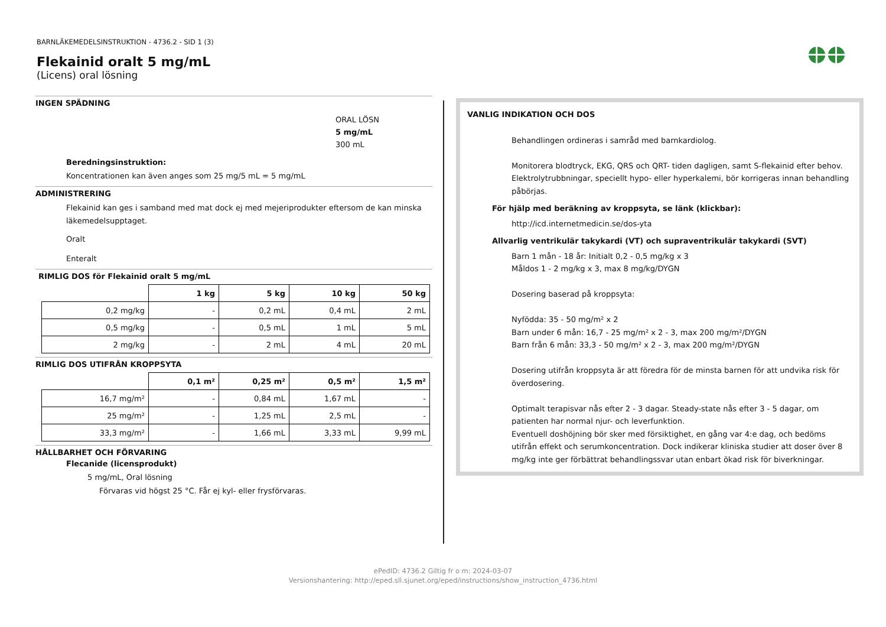BARNLÄKEMEDELSINSTRUKTION - 4736.2 - SID 1 (3)
Flekainid oralt 5 mg/mL
(Licens) oral lösning
INGEN SPÄDNING
ORAL LÖSN
5 mg/mL
300 mL
Beredningsinstruktion:
Koncentrationen kan även anges som 25 mg/5 mL = 5 mg/mL
ADMINISTRERING
Flekainid kan ges i samband med mat dock ej med mejeriprodukter eftersom de kan minska läkemedelsupptaget.
Oralt
Enteralt
RIMLIG DOS för Flekainid oralt 5 mg/mL
| | 1 kg | 5 kg | 10 kg | 50 kg |
| --- | --- | --- | --- | --- |
| 0,2 mg/kg | - | 0,2 mL | 0,4 mL | 2 mL |
| 0,5 mg/kg | - | 0,5 mL | 1 mL | 5 mL |
| 2 mg/kg | - | 2 mL | 4 mL | 20 mL |
RIMLIG DOS UTIFRÅN KROPPSYTA
| | 0,1 m² | 0,25 m² | 0,5 m² | 1,5 m² |
| --- | --- | --- | --- | --- |
| 16,7 mg/m² | - | 0,84 mL | 1,67 mL | - |
| 25 mg/m² | - | 1,25 mL | 2,5 mL | - |
| 33,3 mg/m² | - | 1,66 mL | 3,33 mL | 9,99 mL |
HÅLLBARHET OCH FÖRVARING
Flecanide (licensprodukt)
5 mg/mL, Oral lösning
Förvaras vid högst 25 °C. Får ej kyl- eller frysförvaras.
VANLIG INDIKATION OCH DOS
Behandlingen ordineras i samråd med barnkardiolog.
Monitorera blodtryck, EKG, QRS och QRT- tiden dagligen, samt S-flekainid efter behov. Elektrolytrubbningar, speciellt hypo- eller hyperkalemi, bör korrigeras innan behandling påbörjas.
För hjälp med beräkning av kroppsyta, se länk (klickbar):
http://icd.internetmedicin.se/dos-yta
Allvarlig ventrikulär takykardi (VT) och supraventrikulär takykardi (SVT)
Barn 1 mån - 18 år: Initialt 0,2 - 0,5 mg/kg x 3
Måldos 1 - 2 mg/kg x 3, max 8 mg/kg/DYGN
Dosering baserad på kroppsyta:
Nyfödda: 35 - 50 mg/m² x 2
Barn under 6 mån: 16,7 - 25 mg/m² x 2 - 3, max 200 mg/m²/DYGN
Barn från 6 mån: 33,3 - 50 mg/m² x 2 - 3, max 200 mg/m²/DYGN
Dosering utifrån kroppsyta är att föredra för de minsta barnen för att undvika risk för överdosering.
Optimalt terapisvar nås efter 2 - 3 dagar. Steady-state nås efter 3 - 5 dagar, om patienten har normal njur- och leverfunktion.
Eventuell doshöjning bör sker med försiktighet, en gång var 4:e dag, och bedöms utifrån effekt och serumkoncentration. Dock indikerar kliniska studier att doser över 8 mg/kg inte ger förbättrat behandlingssvar utan enbart ökad risk för biverkningar.
ePedID: 4736.2 Giltig fr o m: 2024-03-07
Versionshantering: http://eped.sll.sjunet.org/eped/instructions/show_instruction_4736.html